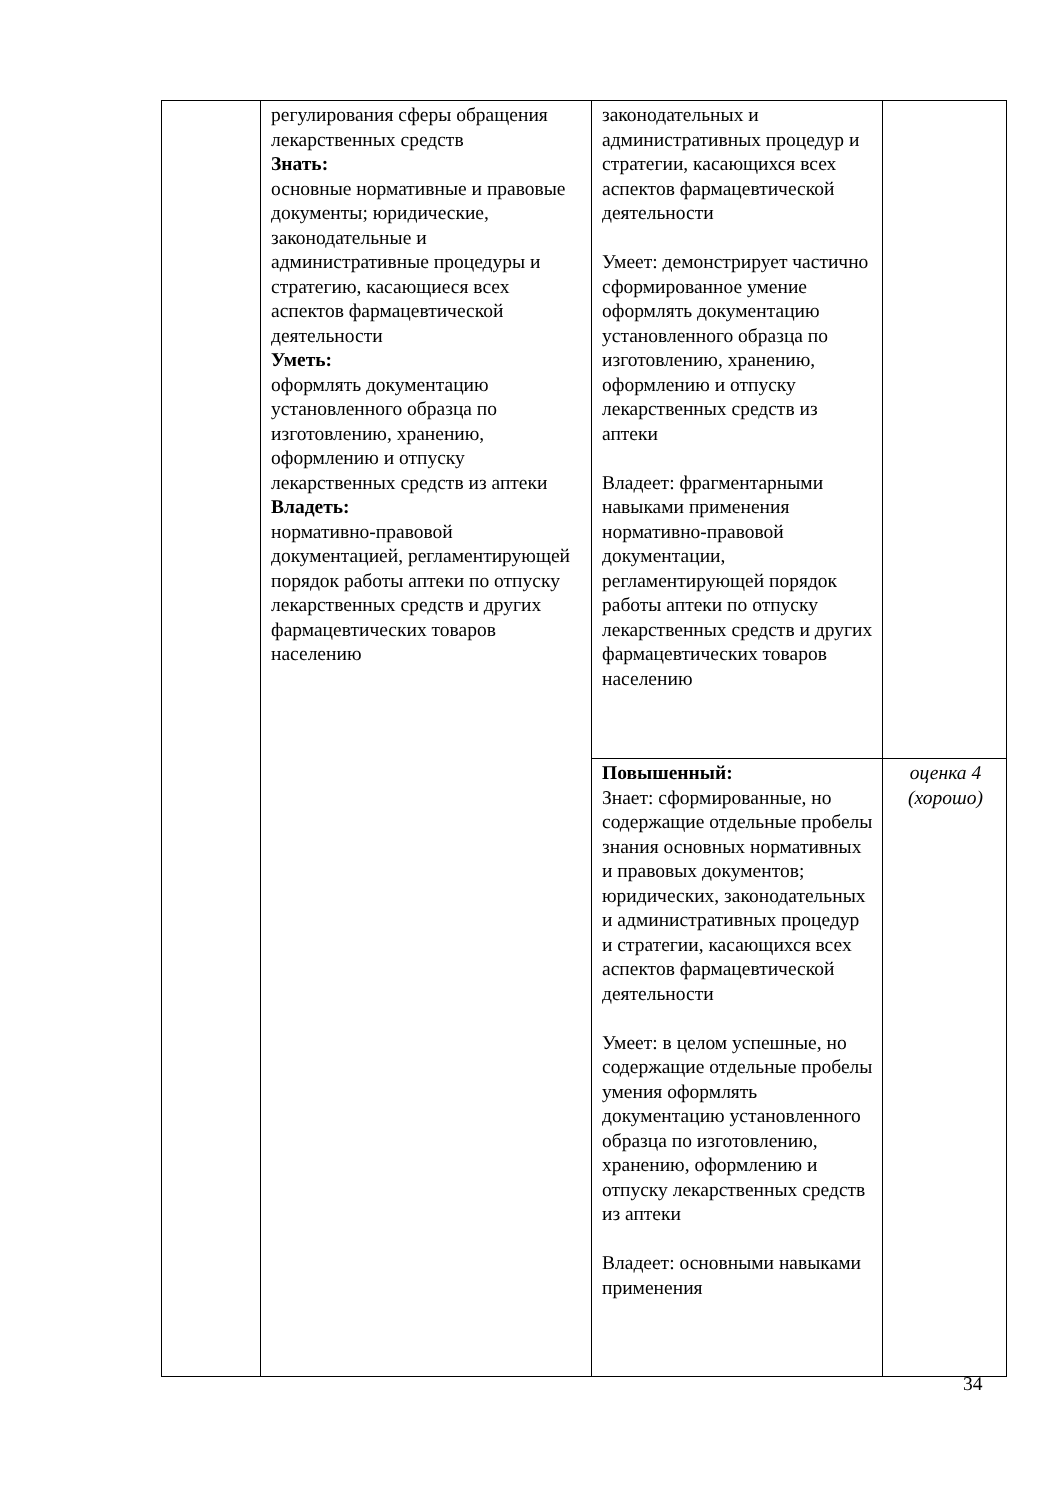| | регулирования сферы обращения лекарственных средств Знать: основные нормативные и правовые документы; юридические, законодательные и административные процедуры и стратегию, касающиеся всех аспектов фармацевтической деятельности Уметь: оформлять документацию установленного образца по изготовлению, хранению, оформлению и отпуску лекарственных средств из аптеки Владеть: нормативно-правовой документацией, регламентирующей порядок работы аптеки по отпуску лекарственных средств и других фармацевтических товаров населению | законодательных и административных процедур и стратегии, касающихся всех аспектов фармацевтической деятельности Умеет: демонстрирует частично сформированное умение оформлять документацию установленного образца по изготовлению, хранению, оформлению и отпуску лекарственных средств из аптеки Владеет: фрагментарными навыками применения нормативно-правовой документации, регламентирующей порядок работы аптеки по отпуску лекарственных средств и других фармацевтических товаров населению | |
| | | Повышенный: Знает: сформированные, но содержащие отдельные пробелы знания основных нормативных и правовых документов; юридических, законодательных и административных процедур и стратегии, касающихся всех аспектов фармацевтической деятельности Умеет: в целом успешные, но содержащие отдельные пробелы умения оформлять документацию установленного образца по изготовлению, хранению, оформлению и отпуску лекарственных средств из аптеки Владеет: основными навыками применения | оценка 4 (хорошо) |
34